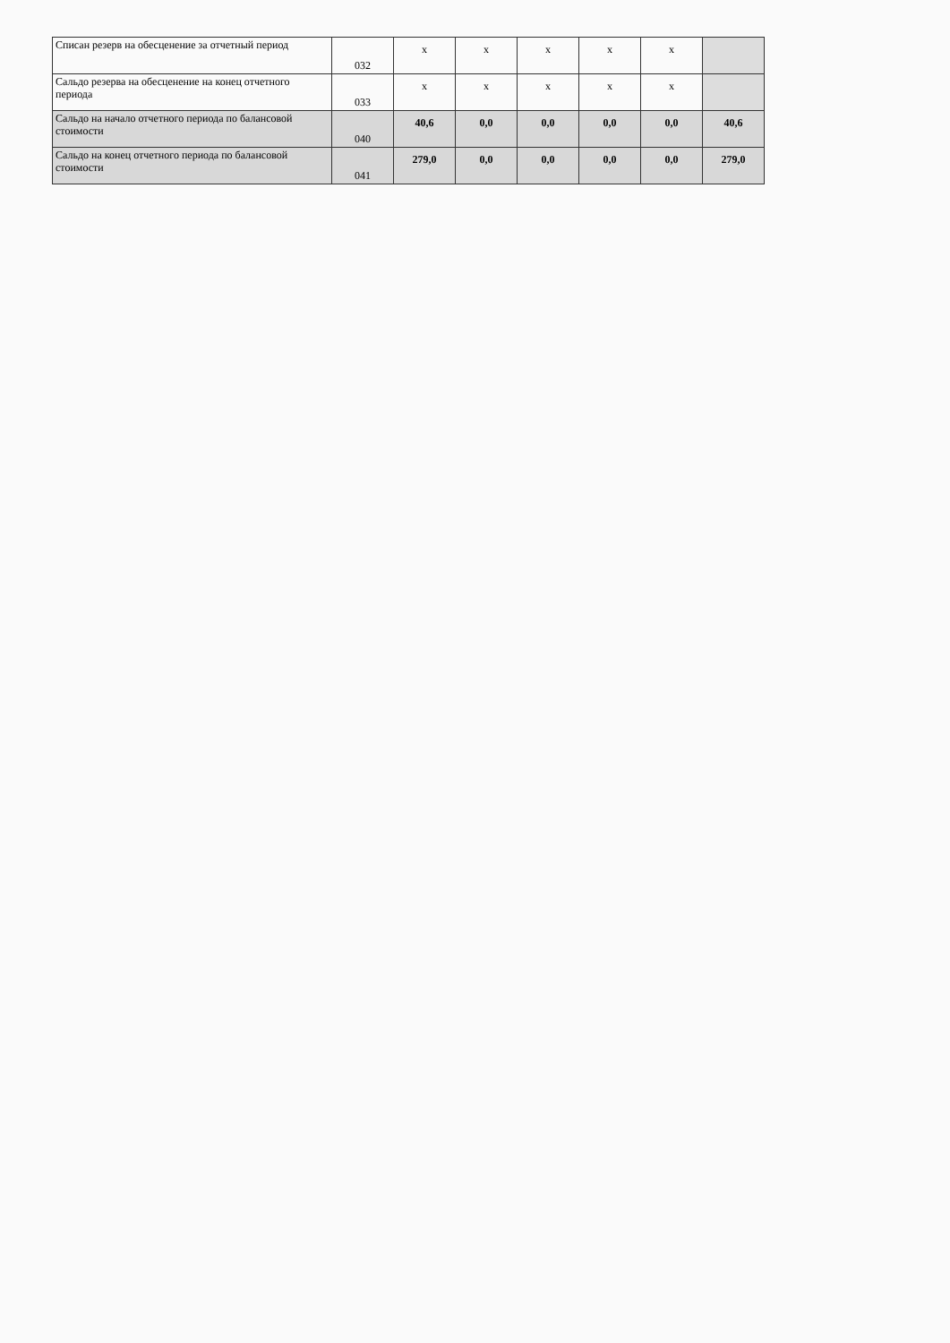| Списан резерв на обесценение за отчетный период | 032 | x | x | x | x | x | |
| Сальдо резерва на обесценение на конец отчетного периода | 033 | x | x | x | x | x | |
| Сальдо на начало отчетного периода по балансовой стоимости | 040 | 40,6 | 0,0 | 0,0 | 0,0 | 0,0 | 40,6 |
| Сальдо на конец отчетного периода по балансовой стоимости | 041 | 279,0 | 0,0 | 0,0 | 0,0 | 0,0 | 279,0 |